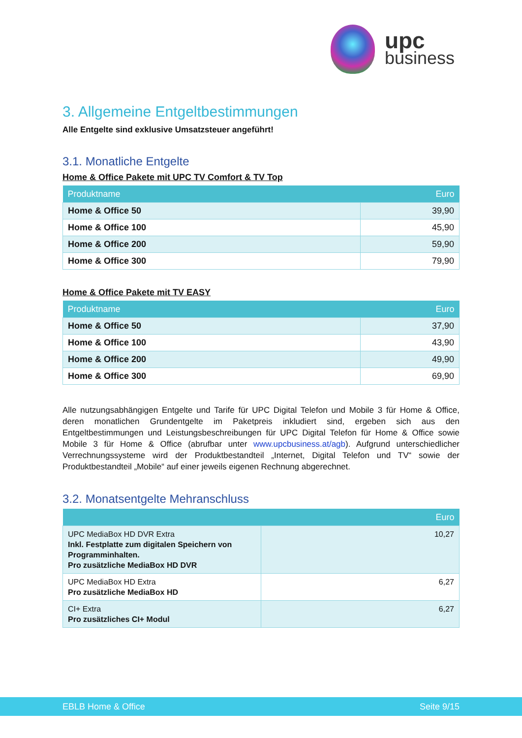upc
business
3. Allgemeine Entgeltbestimmungen
Alle Entgelte sind exklusive Umsatzsteuer angeführt!
3.1. Monatliche Entgelte
Home & Office Pakete mit UPC TV Comfort & TV Top
| Produktname | Euro |
| --- | --- |
| Home & Office 50 | 39,90 |
| Home & Office 100 | 45,90 |
| Home & Office 200 | 59,90 |
| Home & Office 300 | 79,90 |
Home & Office Pakete mit TV EASY
| Produktname | Euro |
| --- | --- |
| Home & Office 50 | 37,90 |
| Home & Office 100 | 43,90 |
| Home & Office 200 | 49,90 |
| Home & Office 300 | 69,90 |
Alle nutzungsabhängigen Entgelte und Tarife für UPC Digital Telefon und Mobile 3 für Home & Office, deren monatlichen Grundentgelte im Paketpreis inkludiert sind, ergeben sich aus den Entgeltbestimmungen und Leistungsbeschreibungen für UPC Digital Telefon für Home & Office sowie Mobile 3 für Home & Office (abrufbar unter www.upcbusiness.at/agb). Aufgrund unterschiedlicher Verrechnungssysteme wird der Produktbestandteil „Internet, Digital Telefon und TV“ sowie der Produktbestandteil „Mobile“ auf einer jeweils eigenen Rechnung abgerechnet.
3.2. Monatsentgelte Mehranschluss
| | Euro |
| --- | --- |
| UPC MediaBox HD DVR Extra Inkl. Festplatte zum digitalen Speichern von Programminhalten. Pro zusätzliche MediaBox HD DVR | 10,27 |
| UPC MediaBox HD Extra Pro zusätzliche MediaBox HD | 6,27 |
| CI+ Extra Pro zusätzliches CI+ Modul | 6,27 |
EBLB Home & Office Seite 9/15